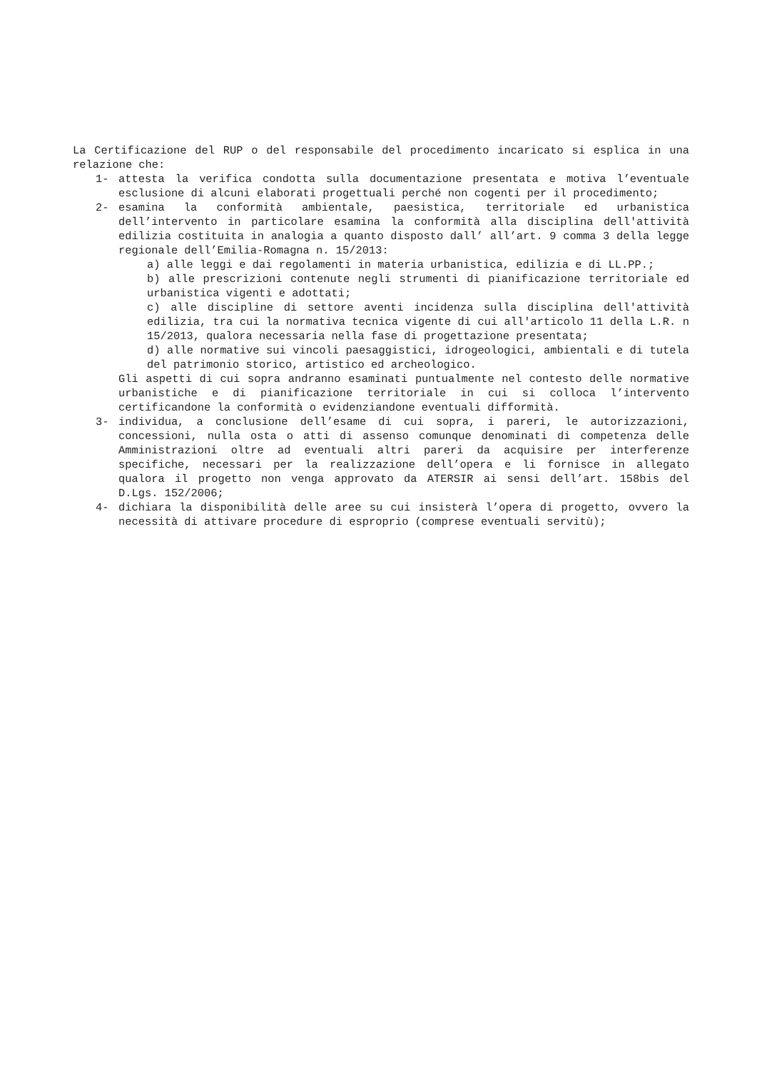La Certificazione del RUP o del responsabile del procedimento incaricato si esplica in una relazione che:
1- attesta la verifica condotta sulla documentazione presentata e motiva l’eventuale esclusione di alcuni elaborati progettuali perché non cogenti per il procedimento;
2- esamina la conformità ambientale, paesistica, territoriale ed urbanistica dell’intervento in particolare esamina la conformità alla disciplina dell'attività edilizia costituita in analogia a quanto disposto dall’ all’art. 9 comma 3 della legge regionale dell’Emilia-Romagna n. 15/2013:
a) alle leggi e dai regolamenti in materia urbanistica, edilizia e di LL.PP.;
b) alle prescrizioni contenute negli strumenti di pianificazione territoriale ed urbanistica vigenti e adottati;
c) alle discipline di settore aventi incidenza sulla disciplina dell'attività edilizia, tra cui la normativa tecnica vigente di cui all'articolo 11 della L.R. n 15/2013, qualora necessaria nella fase di progettazione presentata;
d) alle normative sui vincoli paesaggistici, idrogeologici, ambientali e di tutela del patrimonio storico, artistico ed archeologico.
Gli aspetti di cui sopra andranno esaminati puntualmente nel contesto delle normative urbanistiche e di pianificazione territoriale in cui si colloca l’intervento certificandone la conformità o evidenziandone eventuali difformità.
3- individua, a conclusione dell’esame di cui sopra, i pareri, le autorizzazioni, concessioni, nulla osta o atti di assenso comunque denominati di competenza delle Amministrazioni oltre ad eventuali altri pareri da acquisire per interferenze specifiche, necessari per la realizzazione dell’opera e li fornisce in allegato qualora il progetto non venga approvato da ATERSIR ai sensi dell’art. 158bis del D.Lgs. 152/2006;
4- dichiara la disponibilità delle aree su cui insisterà l’opera di progetto, ovvero la necessità di attivare procedure di esproprio (comprese eventuali servitù);